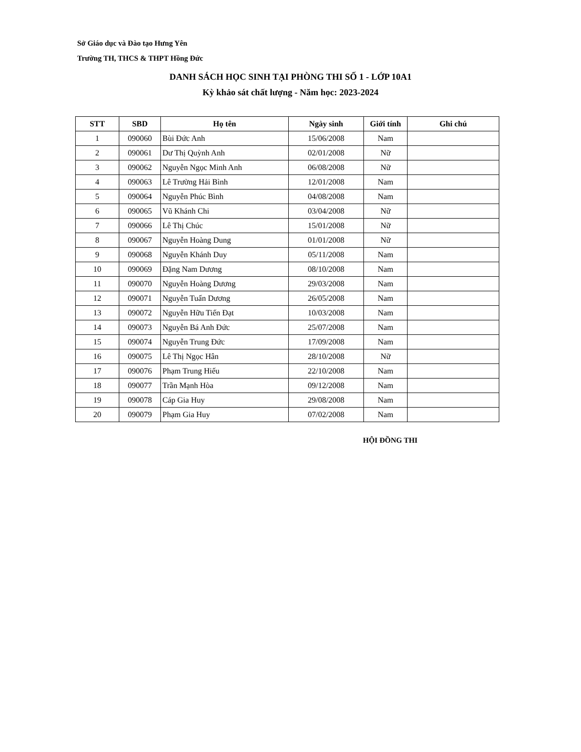Sở Giáo dục và Đào tạo Hưng Yên
Trường TH, THCS & THPT Hồng Đức
DANH SÁCH HỌC SINH TẠI PHÒNG THI SỐ 1 - LỚP 10A1
Kỳ khảo sát chất lượng - Năm học: 2023-2024
| STT | SBD | Họ tên | Ngày sinh | Giới tính | Ghi chú |
| --- | --- | --- | --- | --- | --- |
| 1 | 090060 | Bùi Đức Anh | 15/06/2008 | Nam | |
| 2 | 090061 | Dư Thị Quỳnh Anh | 02/01/2008 | Nữ | |
| 3 | 090062 | Nguyễn Ngọc Minh Anh | 06/08/2008 | Nữ | |
| 4 | 090063 | Lê Trường Hải Bình | 12/01/2008 | Nam | |
| 5 | 090064 | Nguyễn Phúc Bình | 04/08/2008 | Nam | |
| 6 | 090065 | Vũ Khánh Chi | 03/04/2008 | Nữ | |
| 7 | 090066 | Lê Thị Chúc | 15/01/2008 | Nữ | |
| 8 | 090067 | Nguyễn Hoàng Dung | 01/01/2008 | Nữ | |
| 9 | 090068 | Nguyễn Khánh Duy | 05/11/2008 | Nam | |
| 10 | 090069 | Đặng Nam Dương | 08/10/2008 | Nam | |
| 11 | 090070 | Nguyễn Hoàng Dương | 29/03/2008 | Nam | |
| 12 | 090071 | Nguyễn Tuấn Dương | 26/05/2008 | Nam | |
| 13 | 090072 | Nguyễn Hữu Tiến Đạt | 10/03/2008 | Nam | |
| 14 | 090073 | Nguyễn Bá Anh Đức | 25/07/2008 | Nam | |
| 15 | 090074 | Nguyễn Trung Đức | 17/09/2008 | Nam | |
| 16 | 090075 | Lê Thị Ngọc Hân | 28/10/2008 | Nữ | |
| 17 | 090076 | Phạm Trung Hiếu | 22/10/2008 | Nam | |
| 18 | 090077 | Trần Mạnh Hòa | 09/12/2008 | Nam | |
| 19 | 090078 | Cáp Gia Huy | 29/08/2008 | Nam | |
| 20 | 090079 | Phạm Gia Huy | 07/02/2008 | Nam | |
HỘI ĐỒNG THI